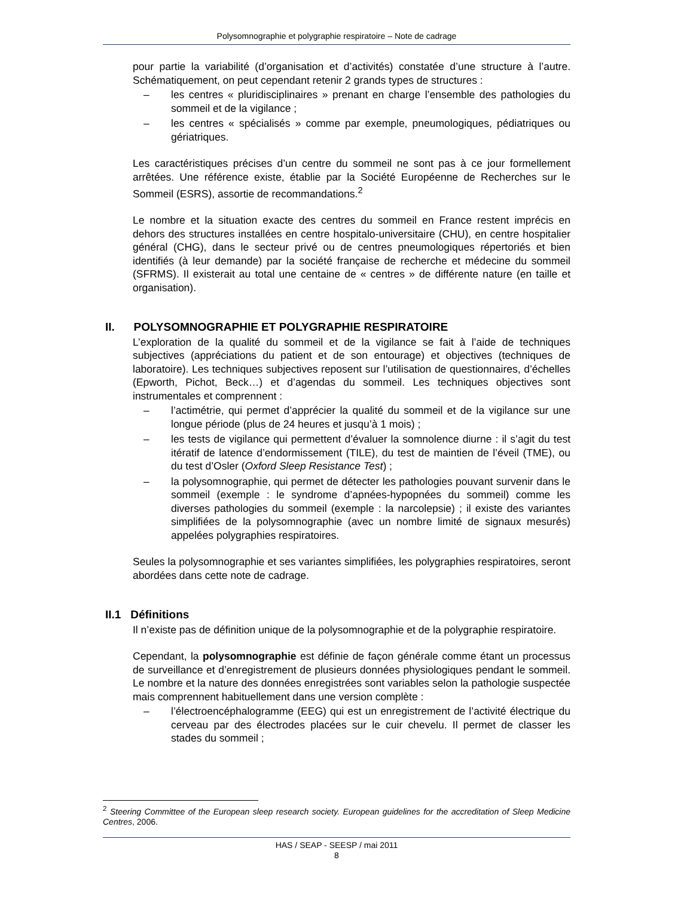Polysomnographie et polygraphie respiratoire – Note de cadrage
pour partie la variabilité (d’organisation et d’activités) constatée d’une structure à l’autre. Schématiquement, on peut cependant retenir 2 grands types de structures :
– les centres « pluridisciplinaires » prenant en charge l’ensemble des pathologies du sommeil et de la vigilance ;
– les centres « spécialisés » comme par exemple, pneumologiques, pédiatriques ou gériatriques.
Les caractéristiques précises d’un centre du sommeil ne sont pas à ce jour formellement arrêtées. Une référence existe, établie par la Société Européenne de Recherches sur le Sommeil (ESRS), assortie de recommandations.<sup>2</sup>
Le nombre et la situation exacte des centres du sommeil en France restent imprécis en dehors des structures installées en centre hospitalo-universitaire (CHU), en centre hospitalier général (CHG), dans le secteur privé ou de centres pneumologiques répertoriés et bien identifiés (à leur demande) par la société française de recherche et médecine du sommeil (SFRMS). Il existerait au total une centaine de « centres » de différente nature (en taille et organisation).
II. POLYSOMNOGRAPHIE ET POLYGRAPHIE RESPIRATOIRE
L’exploration de la qualité du sommeil et de la vigilance se fait à l’aide de techniques subjectives (appréciations du patient et de son entourage) et objectives (techniques de laboratoire). Les techniques subjectives reposent sur l’utilisation de questionnaires, d’échelles (Epworth, Pichot, Beck…) et d’agendas du sommeil. Les techniques objectives sont instrumentales et comprennent :
– l’actimétrie, qui permet d’apprécier la qualité du sommeil et de la vigilance sur une longue période (plus de 24 heures et jusqu’à 1 mois) ;
– les tests de vigilance qui permettent d’évaluer la somnolence diurne : il s’agit du test itératif de latence d’endormissement (TILE), du test de maintien de l’éveil (TME), ou du test d’Osler (Oxford Sleep Resistance Test) ;
– la polysomnographie, qui permet de détecter les pathologies pouvant survenir dans le sommeil (exemple : le syndrome d’apnées-hypopnées du sommeil) comme les diverses pathologies du sommeil (exemple : la narcolepsie) ; il existe des variantes simplifiées de la polysomnographie (avec un nombre limité de signaux mesurés) appelées polygraphies respiratoires.
Seules la polysomnographie et ses variantes simplifiées, les polygraphies respiratoires, seront abordées dans cette note de cadrage.
II.1 Définitions
Il n’existe pas de définition unique de la polysomnographie et de la polygraphie respiratoire.
Cependant, la polysomnographie est définie de façon générale comme étant un processus de surveillance et d’enregistrement de plusieurs données physiologiques pendant le sommeil. Le nombre et la nature des données enregistrées sont variables selon la pathologie suspectée mais comprennent habituellement dans une version complète :
– l’électroencéphalogramme (EEG) qui est un enregistrement de l’activité électrique du cerveau par des électrodes placées sur le cuir chevelu. Il permet de classer les stades du sommeil ;
<sup>2</sup> Steering Committee of the European sleep research society. European guidelines for the accreditation of Sleep Medicine Centres, 2006.
HAS / SEAP - SEESP / mai 2011
8